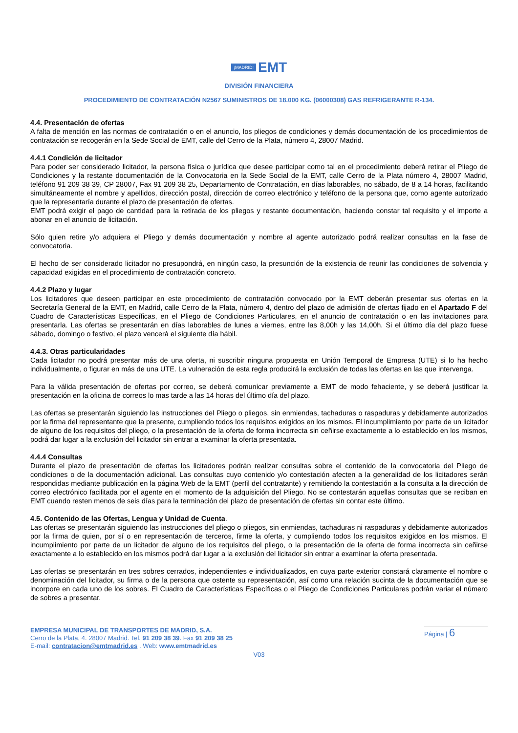¡MADRID! EMT
DIVISIÓN FINANCIERA
PROCEDIMIENTO DE CONTRATACIÓN N2567 SUMINISTROS DE 18.000 KG. (06000308) GAS REFRIGERANTE R-134.
4.4. Presentación de ofertas
A falta de mención en las normas de contratación o en el anuncio, los pliegos de condiciones y demás documentación de los procedimientos de contratación se recogerán en la Sede Social de EMT, calle del Cerro de la Plata, número 4, 28007 Madrid.
4.4.1 Condición de licitador
Para poder ser considerado licitador, la persona física o jurídica que desee participar como tal en el procedimiento deberá retirar el Pliego de Condiciones y la restante documentación de la Convocatoria en la Sede Social de la EMT, calle Cerro de la Plata número 4, 28007 Madrid, teléfono 91 209 38 39, CP 28007, Fax 91 209 38 25, Departamento de Contratación, en días laborables, no sábado, de 8 a 14 horas, facilitando simultáneamente el nombre y apellidos, dirección postal, dirección de correo electrónico y teléfono de la persona que, como agente autorizado que la representaría durante el plazo de presentación de ofertas.
EMT podrá exigir el pago de cantidad para la retirada de los pliegos y restante documentación, haciendo constar tal requisito y el importe a abonar en el anuncio de licitación.
Sólo quien retire y/o adquiera el Pliego y demás documentación y nombre al agente autorizado podrá realizar consultas en la fase de convocatoria.
El hecho de ser considerado licitador no presupondrá, en ningún caso, la presunción de la existencia de reunir las condiciones de solvencia y capacidad exigidas en el procedimiento de contratación concreto.
4.4.2 Plazo y lugar
Los licitadores que deseen participar en este procedimiento de contratación convocado por la EMT deberán presentar sus ofertas en la Secretaría General de la EMT, en Madrid, calle Cerro de la Plata, número 4, dentro del plazo de admisión de ofertas fijado en el Apartado F del Cuadro de Características Específicas, en el Pliego de Condiciones Particulares, en el anuncio de contratación o en las invitaciones para presentarla. Las ofertas se presentarán en días laborables de lunes a viernes, entre las 8,00h y las 14,00h. Si el último día del plazo fuese sábado, domingo o festivo, el plazo vencerá el siguiente día hábil.
4.4.3. Otras particularidades
Cada licitador no podrá presentar más de una oferta, ni suscribir ninguna propuesta en Unión Temporal de Empresa (UTE) si lo ha hecho individualmente, o figurar en más de una UTE. La vulneración de esta regla producirá la exclusión de todas las ofertas en las que intervenga.
Para la válida presentación de ofertas por correo, se deberá comunicar previamente a EMT de modo fehaciente, y se deberá justificar la presentación en la oficina de correos lo mas tarde a las 14 horas del último día del plazo.
Las ofertas se presentarán siguiendo las instrucciones del Pliego o pliegos, sin enmiendas, tachaduras o raspaduras y debidamente autorizados por la firma del representante que la presente, cumpliendo todos los requisitos exigidos en los mismos. El incumplimiento por parte de un licitador de alguno de los requisitos del pliego, o la presentación de la oferta de forma incorrecta sin ceñirse exactamente a lo establecido en los mismos, podrá dar lugar a la exclusión del licitador sin entrar a examinar la oferta presentada.
4.4.4 Consultas
Durante el plazo de presentación de ofertas los licitadores podrán realizar consultas sobre el contenido de la convocatoria del Pliego de condiciones o de la documentación adicional. Las consultas cuyo contenido y/o contestación afecten a la generalidad de los licitadores serán respondidas mediante publicación en la página Web de la EMT (perfil del contratante) y remitiendo la contestación a la consulta a la dirección de correo electrónico facilitada por el agente en el momento de la adquisición del Pliego. No se contestarán aquellas consultas que se reciban en EMT cuando resten menos de seis días para la terminación del plazo de presentación de ofertas sin contar este último.
4.5. Contenido de las Ofertas, Lengua y Unidad de Cuenta.
Las ofertas se presentarán siguiendo las instrucciones del pliego o pliegos, sin enmiendas, tachaduras ni raspaduras y debidamente autorizados por la firma de quien, por sí o en representación de terceros, firme la oferta, y cumpliendo todos los requisitos exigidos en los mismos. El incumplimiento por parte de un licitador de alguno de los requisitos del pliego, o la presentación de la oferta de forma incorrecta sin ceñirse exactamente a lo establecido en los mismos podrá dar lugar a la exclusión del licitador sin entrar a examinar la oferta presentada.
Las ofertas se presentarán en tres sobres cerrados, independientes e individualizados, en cuya parte exterior constará claramente el nombre o denominación del licitador, su firma o de la persona que ostente su representación, así como una relación sucinta de la documentación que se incorpore en cada uno de los sobres. El Cuadro de Características Específicas o el Pliego de Condiciones Particulares podrán variar el número de sobres a presentar.
EMPRESA MUNICIPAL DE TRANSPORTES DE MADRID, S.A.
Cerro de la Plata, 4. 28007 Madrid. Tel. 91 209 38 39. Fax 91 209 38 25
E-mail: contratacion@emtmadrid.es . Web: www.emtmadrid.es
Página | 6
V03